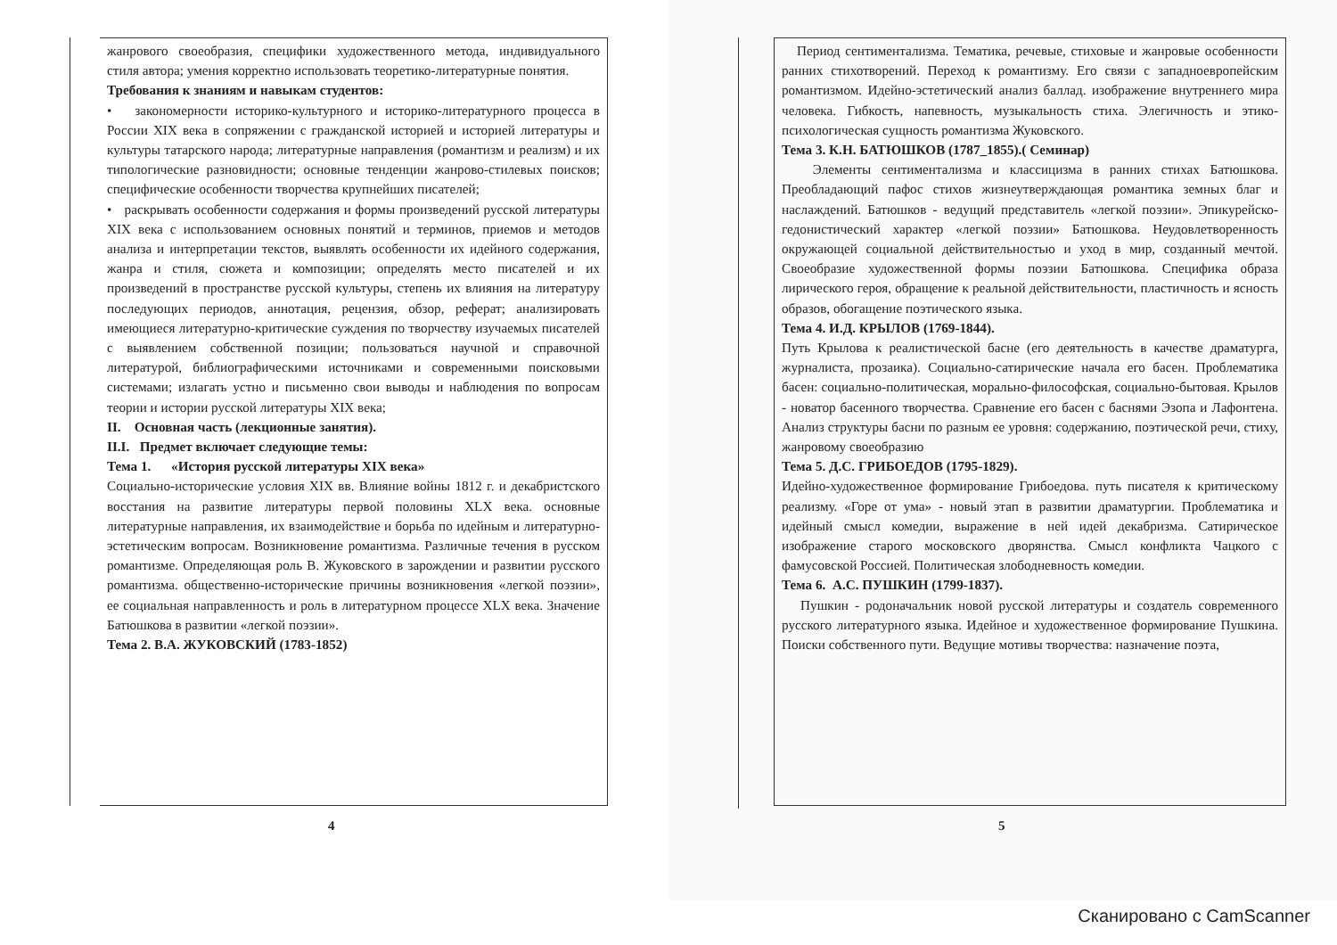жанрового своеобразия, специфики художественного метода, индивидуального стиля автора; умения корректно использовать теоретико-литературные понятия.
Требования к знаниям и навыкам студентов:
• закономерности историко-культурного и историко-литературного процесса в России XIX века в сопряжении с гражданской историей и историей литературы и культуры татарского народа; литературные направления (романтизм и реализм) и их типологические разновидности; основные тенденции жанрово-стилевых поисков; специфические особенности творчества крупнейших писателей;
• раскрывать особенности содержания и формы произведений русской литературы XIX века с использованием основных понятий и терминов, приемов и методов анализа и интерпретации текстов, выявлять особенности их идейного содержания, жанра и стиля, сюжета и композиции; определять место писателей и их произведений в пространстве русской культуры, степень их влияния на литературу последующих периодов, аннотация, рецензия, обзор, реферат; анализировать имеющиеся литературно-критические суждения по творчеству изучаемых писателей с выявлением собственной позиции; пользоваться научной и справочной литературой, библиографическими источниками и современными поисковыми системами; излагать устно и письменно свои выводы и наблюдения по вопросам теории и истории русской литературы XIX века;
II. Основная часть (лекционные занятия).
II.I. Предмет включает следующие темы:
Тема 1. «История русской литературы XIX века»
Социально-исторические условия XIX вв. Влияние войны 1812 г. и декабристского восстания на развитие литературы первой половины XLX века. основные литературные направления, их взаимодействие и борьба по идейным и литературно-эстетическим вопросам. Возникновение романтизма. Различные течения в русском романтизме. Определяющая роль В. Жуковского в зарождении и развитии русского романтизма. общественно-исторические причины возникновения «легкой поэзии», ее социальная направленность и роль в литературном процессе XLX века. Значение Батюшкова в развитии «легкой поэзии».
Тема 2. В.А. ЖУКОВСКИЙ (1783-1852)
4
Период сентиментализма. Тематика, речевые, стиховые и жанровые особенности ранних стихотворений. Переход к романтизму. Его связи с западноевропейским романтизмом. Идейно-эстетический анализ баллад. изображение внутреннего мира человека. Гибкость, напевность, музыкальность стиха. Элегичность и этико-психологическая сущность романтизма Жуковского.
Тема 3. К.Н. БАТЮШКОВ (1787_1855).( Семинар)
Элементы сентиментализма и классицизма в ранних стихах Батюшкова. Преобладающий пафос стихов жизнеутверждающая романтика земных благ и наслаждений. Батюшков - ведущий представитель «легкой поэзии». Эпикурейско-гедонистический характер «легкой поэзии» Батюшкова. Неудовлетворенность окружающей социальной действительностью и уход в мир, созданный мечтой. Своеобразие художественной формы поэзии Батюшкова. Специфика образа лирического героя, обращение к реальной действительности, пластичность и ясность образов, обогащение поэтического языка.
Тема 4. И.Д. КРЫЛОВ (1769-1844).
Путь Крылова к реалистической басне (его деятельность в качестве драматурга, журналиста, прозаика). Социально-сатирические начала его басен. Проблематика басен: социально-политическая, морально-философская, социально-бытовая. Крылов - новатор басенного творчества. Сравнение его басен с баснями Эзопа и Лафонтена. Анализ структуры басни по разным ее уровня: содержанию, поэтической речи, стиху, жанровому своеобразию
Тема 5. Д.С. ГРИБОЕДОВ (1795-1829).
Идейно-художественное формирование Грибоедова. путь писателя к критическому реализму. «Горе от ума» - новый этап в развитии драматургии. Проблематика и идейный смысл комедии, выражение в ней идей декабризма. Сатирическое изображение старого московского дворянства. Смысл конфликта Чацкого с фамусовской Россией. Политическая злободневность комедии.
Тема 6. А.С. ПУШКИН (1799-1837).
Пушкин - родоначальник новой русской литературы и создатель современного русского литературного языка. Идейное и художественное формирование Пушкина. Поиски собственного пути. Ведущие мотивы творчества: назначение поэта,
5
Сканировано с CamScanner